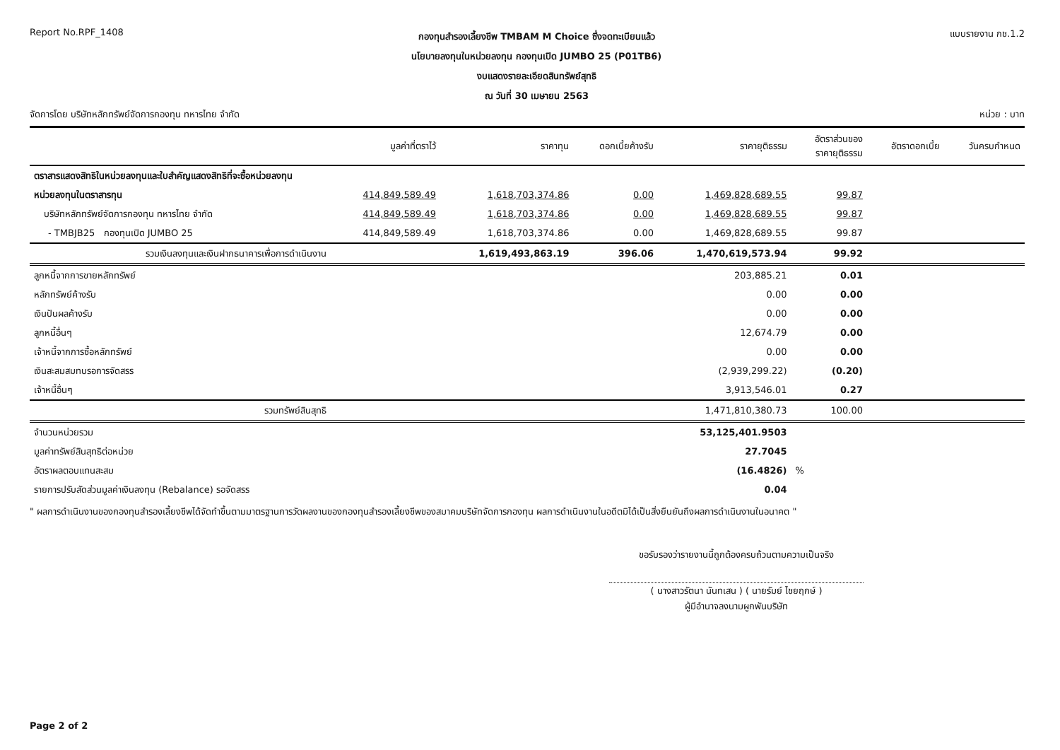Report No.RPF_1408
กองทุนสำรองเลี้ยงชีพ TMBAM M Choice ซึ่งจดทะเบียนแล้ว
นโยบายลงทุนในหน่วยลงทุน กองทุนเปิด JUMBO 25 (P01TB6)
งบแสดงรายละเอียดสินทรัพย์สุทธิ
ณ วันที่ 30 เมษายน 2563
แบบรายงาน กช.1.2
จัดการโดย บริษัทหลักทรัพย์จัดการกองทุน ทหารไทย จำกัด
หน่วย : บาท
| | มูลค่าที่ตราไว้ | ราคาทุน | ดอกเบี้ยค้างรับ | ราคายุติธรรม | อัตราส่วนของ ราคายุติธรรม | อัตราดอกเบี้ย | วันครบกำหนด |
| --- | --- | --- | --- | --- | --- | --- | --- |
| ตราสารแสดงสิทธิในหน่วยลงทุนและใบสำคัญแสดงสิทธิที่จะซื้อหน่วยลงทุน | | | | | | | |
| หน่วยลงทุนในตราสารทุน | 414,849,589.49 | 1,618,703,374.86 | 0.00 | 1,469,828,689.55 | 99.87 | | |
| บริษัทหลักทรัพย์จัดการกองทุน ทหารไทย จำกัด | 414,849,589.49 | 1,618,703,374.86 | 0.00 | 1,469,828,689.55 | 99.87 | | |
| - TMBJB25 กองทุนเปิด JUMBO 25 | 414,849,589.49 | 1,618,703,374.86 | 0.00 | 1,469,828,689.55 | 99.87 | | |
| รวมเงินลงทุนและเงินฝากธนาคารเพื่อการดำเนินงาน | | 1,619,493,863.19 | 396.06 | 1,470,619,573.94 | 99.92 | | |
| ลูกหนี้จากการขายหลักทรัพย์ | | | | 203,885.21 | 0.01 | | |
| หลักทรัพย์ค้างรับ | | | | 0.00 | 0.00 | | |
| เงินปันผลค้างรับ | | | | 0.00 | 0.00 | | |
| ลูกหนี้อื่นๆ | | | | 12,674.79 | 0.00 | | |
| เจ้าหนี้จากการซื้อหลักทรัพย์ | | | | 0.00 | 0.00 | | |
| เงินสะสมสมทบรอการจัดสรร | | | | (2,939,299.22) | (0.20) | | |
| เจ้าหนี้อื่นๆ | | | | 3,913,546.01 | 0.27 | | |
| รวมทรัพย์สินสุทธิ | | | | 1,471,810,380.73 | 100.00 | | |
| จำนวนหน่วยรวม | | | | 53,125,401.9503 | | | |
| มูลค่าทรัพย์สินสุทธิต่อหน่วย | | | | 27.7045 | | | |
| อัตราผลตอบแทนสะสม | | | | (16.4826) | % | | |
| รายการปรับสัดส่วนมูลค่าเงินลงทุน (Rebalance) รอจัดสรร | | | | 0.04 | | | |
" ผลการดำเนินงานของกองทุนสำรองเลี้ยงชีพได้จัดทำขึ้นตามมาตรฐานการวัดผลงานของกองทุนสำรองเลี้ยงชีพของสมาคมบริษัทจัดการกองทุน ผลการดำเนินงานในอดีตมิได้เป็นสิ่งยืนยันถึงผลการดำเนินงานในอนาคต "
ขอรับรองว่ารายงานนี้ถูกต้องครบถ้วนตามความเป็นจริง
( นางสาวรัตนา นันทเสน ) ( นายรัมย์ ไชยฤกษ์ )
ผู้มีอำนาจลงนามผูกพันบริษัท
Page 2 of 2